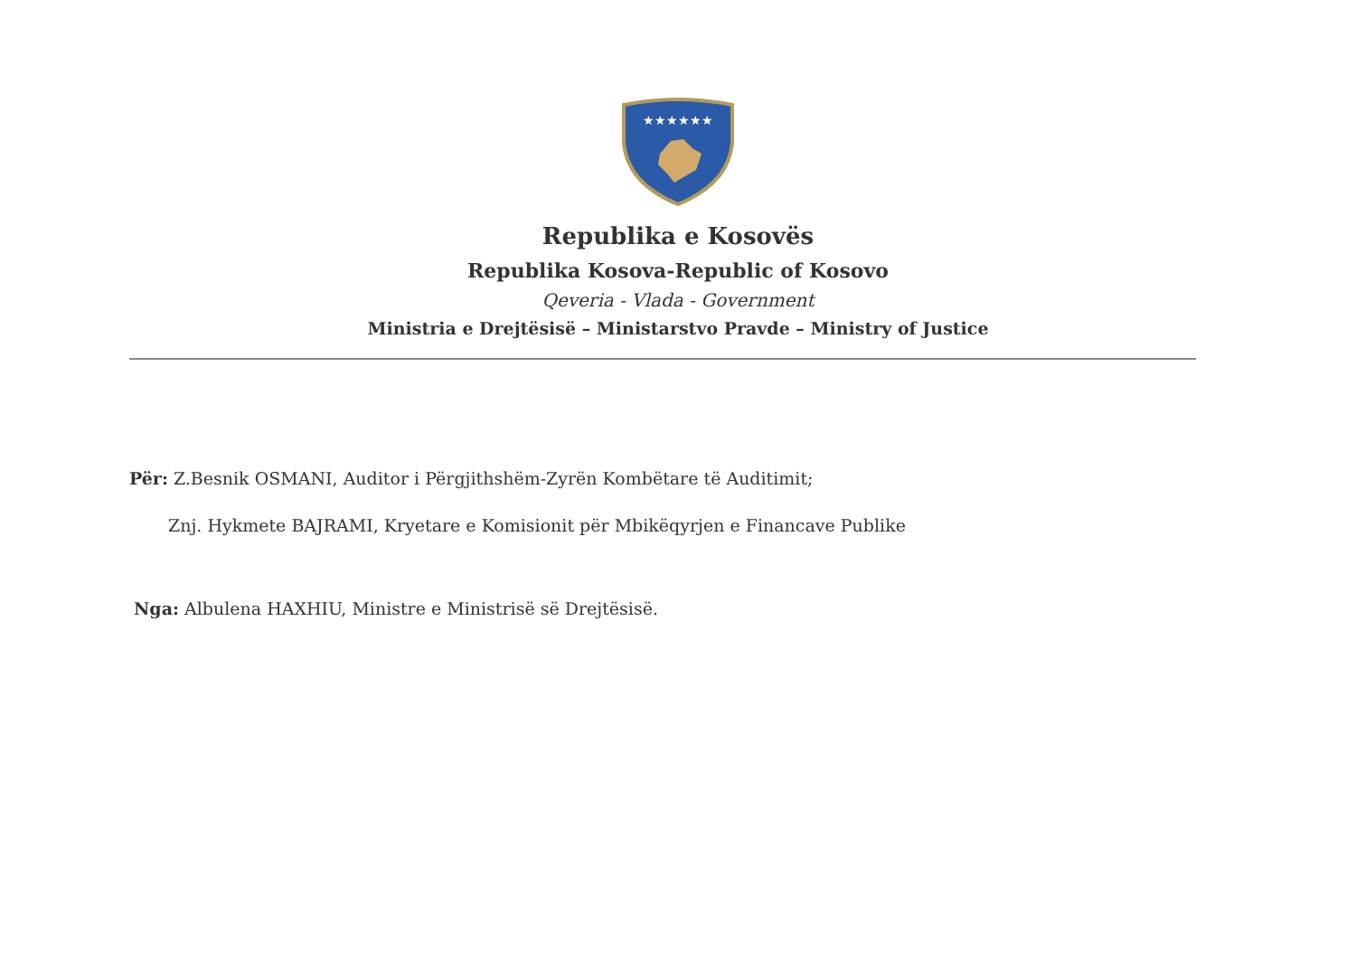★★★★★★
Republika e Kosovës
Republika Kosova-Republic of Kosovo
Qeveria - Vlada - Government
Ministria e Drejtësisë – Ministarstvo Pravde – Ministry of Justice
Për: Z.Besnik OSMANI, Auditor i Përgjithshëm-Zyrën Kombëtare të Auditimit;
Znj. Hykmete BAJRAMI, Kryetare e Komisionit për Mbikëqyrjen e Financave Publike
Nga: Albulena HAXHIU, Ministre e Ministrisë së Drejtësisë.